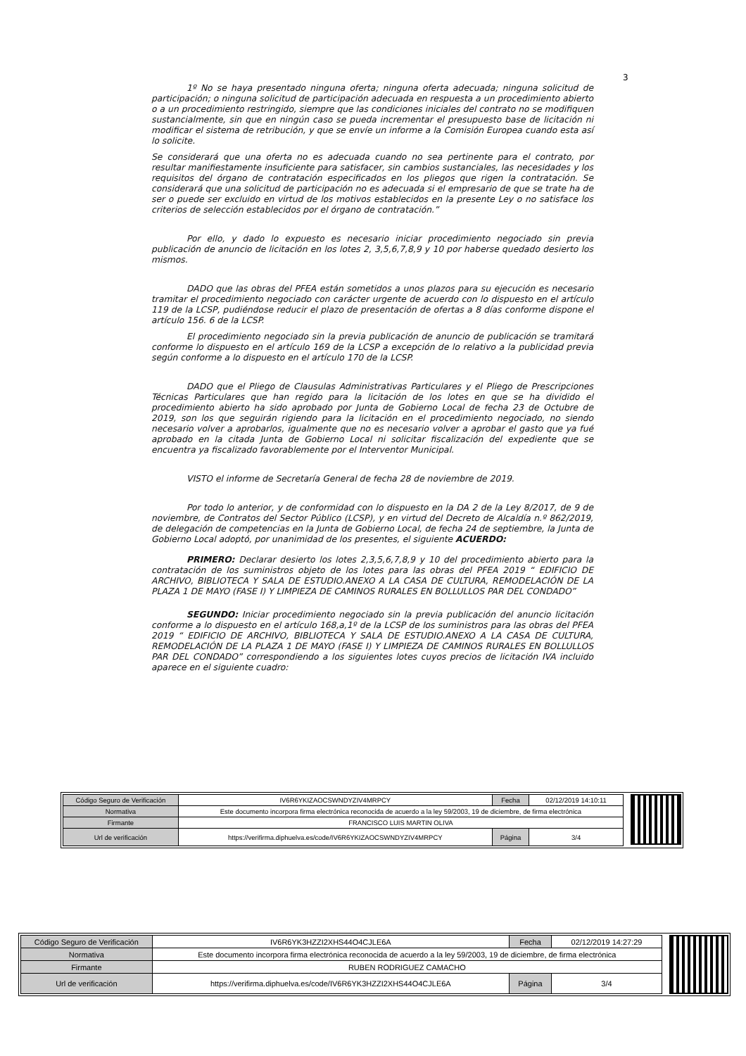3
1º No se haya presentado ninguna oferta; ninguna oferta adecuada; ninguna solicitud de participación; o ninguna solicitud de participación adecuada en respuesta a un procedimiento abierto o a un procedimiento restringido, siempre que las condiciones iniciales del contrato no se modifiquen sustancialmente, sin que en ningún caso se pueda incrementar el presupuesto base de licitación ni modificar el sistema de retribución, y que se envíe un informe a la Comisión Europea cuando esta así lo solicite.
Se considerará que una oferta no es adecuada cuando no sea pertinente para el contrato, por resultar manifiestamente insuficiente para satisfacer, sin cambios sustanciales, las necesidades y los requisitos del órgano de contratación especificados en los pliegos que rigen la contratación. Se considerará que una solicitud de participación no es adecuada si el empresario de que se trate ha de ser o puede ser excluido en virtud de los motivos establecidos en la presente Ley o no satisface los criterios de selección establecidos por el órgano de contratación.”
Por ello, y dado lo expuesto es necesario iniciar procedimiento negociado sin previa publicación de anuncio de licitación en los lotes 2, 3,5,6,7,8,9 y 10 por haberse quedado desierto los mismos.
DADO que las obras del PFEA están sometidos a unos plazos para su ejecución es necesario tramitar el procedimiento negociado con carácter urgente de acuerdo con lo dispuesto en el artículo 119 de la LCSP, pudiéndose reducir el plazo de presentación de ofertas a 8 días conforme dispone el artículo 156. 6 de la LCSP.
El procedimiento negociado sin la previa publicación de anuncio de publicación se tramitará conforme lo dispuesto en el artículo 169 de la LCSP a excepción de lo relativo a la publicidad previa según conforme a lo dispuesto en el artículo 170 de la LCSP.
DADO que el Pliego de Clausulas Administrativas Particulares y el Pliego de Prescripciones Técnicas Particulares que han regido para la licitación de los lotes en que se ha dividido el procedimiento abierto ha sido aprobado por Junta de Gobierno Local de fecha 23 de Octubre de 2019, son los que seguirán rigiendo para la licitación en el procedimiento negociado, no siendo necesario volver a aprobarlos, igualmente que no es necesario volver a aprobar el gasto que ya fué aprobado en la citada Junta de Gobierno Local ni solicitar fiscalización del expediente que se encuentra ya fiscalizado favorablemente por el Interventor Municipal.
VISTO el informe de Secretaría General de fecha 28 de noviembre de 2019.
Por todo lo anterior, y de conformidad con lo dispuesto en la DA 2 de la Ley 8/2017, de 9 de noviembre, de Contratos del Sector Público (LCSP), y en virtud del Decreto de Alcaldía n.º 862/2019, de delegación de competencias en la Junta de Gobierno Local, de fecha 24 de septiembre, la Junta de Gobierno Local adoptó, por unanimidad de los presentes, el siguiente ACUERDO:
PRIMERO: Declarar desierto los lotes 2,3,5,6,7,8,9 y 10 del procedimiento abierto para la contratación de los suministros objeto de los lotes para las obras del PFEA 2019 “ EDIFICIO DE ARCHIVO, BIBLIOTECA Y SALA DE ESTUDIO.ANEXO A LA CASA DE CULTURA, REMODELACIÓN DE LA PLAZA 1 DE MAYO (FASE I) Y LIMPIEZA DE CAMINOS RURALES EN BOLLULLOS PAR DEL CONDADO”
SEGUNDO: Iniciar procedimiento negociado sin la previa publicación del anuncio licitación conforme a lo dispuesto en el artículo 168,a,1º de la LCSP de los suministros para las obras del PFEA 2019 “ EDIFICIO DE ARCHIVO, BIBLIOTECA Y SALA DE ESTUDIO.ANEXO A LA CASA DE CULTURA, REMODELACIÓN DE LA PLAZA 1 DE MAYO (FASE I) Y LIMPIEZA DE CAMINOS RURALES EN BOLLULLOS PAR DEL CONDADO” correspondiendo a los siguientes lotes cuyos precios de licitación IVA incluido aparece en el siguiente cuadro:
| Código Seguro de Verificación | IV6R6YKIZAOCSWNDYZIV4MRPCY | Fecha | 02/12/2019 14:10:11 |
| Normativa | Este documento incorpora firma electrónica reconocida de acuerdo a la ley 59/2003, 19 de diciembre, de firma electrónica | | |
| Firmante | FRANCISCO LUIS MARTIN OLIVA | | |
| Url de verificación | https://verifirma.diphuelva.es/code/IV6R6YKIZAOCSWNDYZIV4MRPCY | Página | 3/4 |
| Código Seguro de Verificación | IV6R6YK3HZZI2XHS44O4CJLE6A | Fecha | 02/12/2019 14:27:29 |
| Normativa | Este documento incorpora firma electrónica reconocida de acuerdo a la ley 59/2003, 19 de diciembre, de firma electrónica | | |
| Firmante | RUBEN RODRIGUEZ CAMACHO | | |
| Url de verificación | https://verifirma.diphuelva.es/code/IV6R6YK3HZZI2XHS44O4CJLE6A | Página | 3/4 |